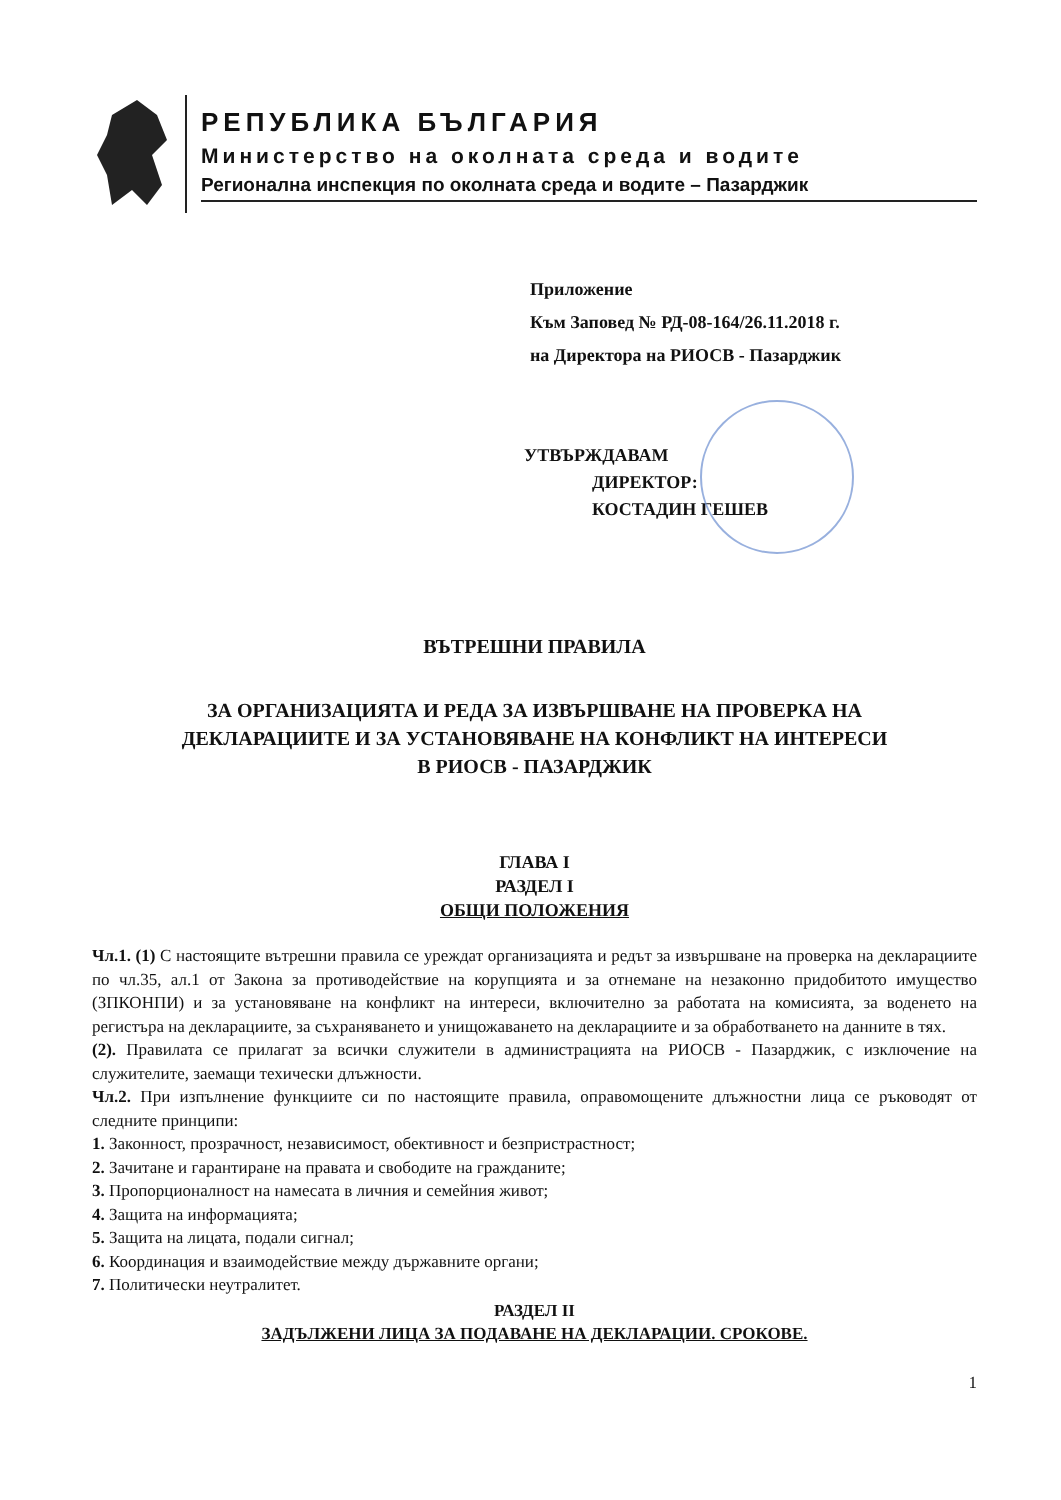РЕПУБЛИКА БЪЛГАРИЯ
Министерство на околната среда и водите
Регионална инспекция по околната среда и водите – Пазарджик
Приложение
Към Заповед № РД-08-164/26.11.2018 г.
на Директора на РИОСВ - Пазарджик
УТВЪРЖДАВАМ
ДИРЕКТОР:
КОСТАДИН ГЕШЕВ
ВЪТРЕШНИ ПРАВИЛА
ЗА ОРГАНИЗАЦИЯТА И РЕДА ЗА ИЗВЪРШВАНЕ НА ПРОВЕРКА НА
ДЕКЛАРАЦИИТЕ И ЗА УСТАНОВЯВАНЕ НА КОНФЛИКТ НА ИНТЕРЕСИ
В РИОСВ - ПАЗАРДЖИК
ГЛАВА I
РАЗДЕЛ I
ОБЩИ ПОЛОЖЕНИЯ
Чл.1. (1) С настоящите вътрешни правила се уреждат организацията и редът за извършване на проверка на декларациите по чл.35, ал.1 от Закона за противодействие на корупцията и за отнемане на незаконно придобитото имущество (ЗПКОНПИ) и за установяване на конфликт на интереси, включително за работата на комисията, за воденето на регистъра на декларациите, за съхраняването и унищожаването на декларациите и за обработването на данните в тях.
(2). Правилата се прилагат за всички служители в администрацията на РИОСВ - Пазарджик, с изключение на служителите, заемащи техически длъжности.
Чл.2. При изпълнение функциите си по настоящите правила, оправомощените длъжностни лица се ръководят от следните принципи:
1. Законност, прозрачност, независимост, обективност и безпристрастност;
2. Зачитане и гарантиране на правата и свободите на гражданите;
3. Пропорционалност на намесата в личния и семейния живот;
4. Защита на информацията;
5. Защита на лицата, подали сигнал;
6. Координация и взаимодействие между държавните органи;
7. Политически неутралитет.
РАЗДЕЛ II
ЗАДЪЛЖЕНИ ЛИЦА ЗА ПОДАВАНЕ НА ДЕКЛАРАЦИИ. СРОКОВЕ.
1